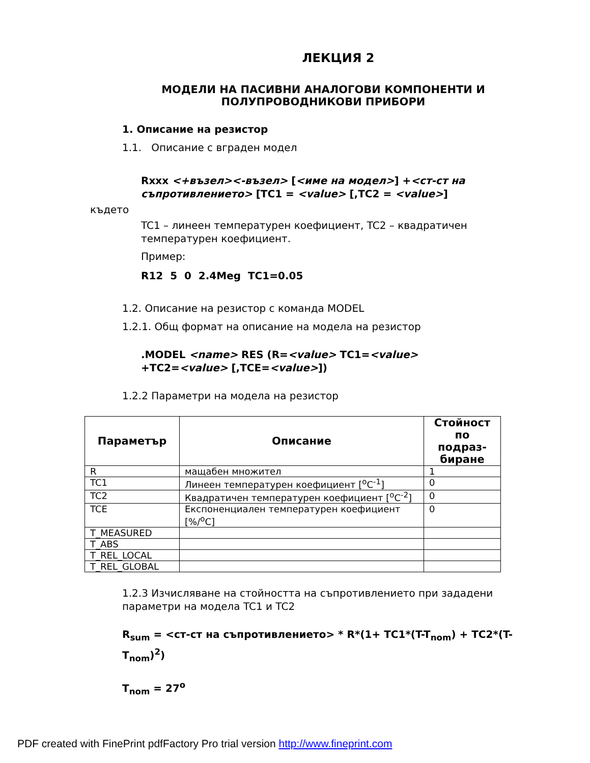ЛЕКЦИЯ 2
МОДЕЛИ НА ПАСИВНИ АНАЛОГОВИ КОМПОНЕНТИ И ПОЛУПРОВОДНИКОВИ ПРИБОРИ
1. Описание на резистор
1.1. Описание с вграден модел
Rxxx <+възел><-възел> [<име на модел>] +<ст-ст на съпротивлението> [TC1 = <value> [,TC2 = <value>]
където
TC1 – линеен температурен коефициент, TC2 – квадратичен температурен коефициент.
Пример:
R12 5 0 2.4Meg TC1=0.05
1.2. Описание на резистор с команда MODEL
1.2.1. Общ формат на описание на модела на резистор
.MODEL <name> RES (R=<value> TC1=<value>
+TC2=<value> [,TCE=<value>])
1.2.2 Параметри на модела на резистор
| Параметър | Описание | Стойност по подраз-биране |
| --- | --- | --- |
| R | мащабен множител | 1 |
| TC1 | Линеен температурен коефициент [<sup>o</sup>C<sup>-1</sup>] | 0 |
| TC2 | Квадратичен температурен коефициент [<sup>o</sup>C<sup>-2</sup>] | 0 |
| TCE | Експоненциален температурен коефициент [%/<sup>o</sup>C] | 0 |
| T_MEASURED | | |
| T_ABS | | |
| T_REL_LOCAL | | |
| T_REL_GLOBAL | | |
1.2.3 Изчисляване на стойността на съпротивлението при зададени параметри на модела TC1 и TC2
R<sub>sum</sub> = <ст-ст на съпротивлението> * R*(1+ TC1*(T-T<sub>nom</sub>) + TC2*(T-T<sub>nom</sub>)<sup>2</sup>)
T<sub>nom</sub> = 27<sup>o</sup>
PDF created with FinePrint pdfFactory Pro trial version http://www.fineprint.com